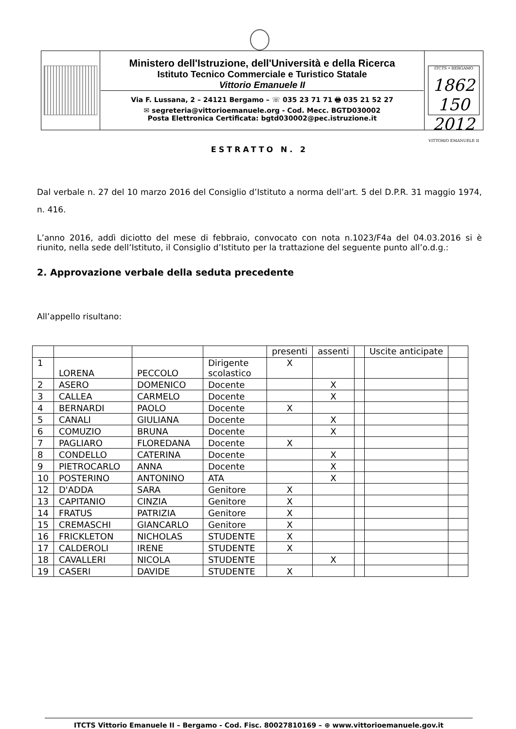| | Ministero dell'Istruzione, dell'Università e della Ricerca Istituto Tecnico Commerciale e Turistico Statale Vittorio Emanuele II Via F. Lussana, 2 – 24121 Bergamo – ☏ 035 23 71 71 🖶 035 21 52 27 ✉ segreteria@vittorioemanuele.org - Cod. Mecc. BGTD030002 Posta Elettronica Certificata: bgtd030002@pec.istruzione.it | ITCTS • BERGAMO 1862 150 2012 VITTORIO EMANUELE II |
ESTRATTO N. 2
Dal verbale n. 27 del 10 marzo 2016 del Consiglio d’Istituto a norma dell’art. 5 del D.P.R. 31 maggio 1974, n. 416.
L’anno 2016, addì diciotto del mese di febbraio, convocato con nota n.1023/F4a del 04.03.2016 si è riunito, nella sede dell’Istituto, il Consiglio d’Istituto per la trattazione del seguente punto all’o.d.g.:
2. Approvazione verbale della seduta precedente
All’appello risultano:
| | | | | presenti | assenti | | Uscite anticipate | |
| 1 | LORENA | PECCOLO | Dirigente scolastico | X | | | | |
| 2 | ASERO | DOMENICO | Docente | | X | | | |
| 3 | CALLEA | CARMELO | Docente | | X | | | |
| 4 | BERNARDI | PAOLO | Docente | X | | | | |
| 5 | CANALI | GIULIANA | Docente | | X | | | |
| 6 | COMUZIO | BRUNA | Docente | | X | | | |
| 7 | PAGLIARO | FLOREDANA | Docente | X | | | | |
| 8 | CONDELLO | CATERINA | Docente | | X | | | |
| 9 | PIETROCARLO | ANNA | Docente | | X | | | |
| 10 | POSTERINO | ANTONINO | ATA | | X | | | |
| 12 | D'ADDA | SARA | Genitore | X | | | | |
| 13 | CAPITANIO | CINZIA | Genitore | X | | | | |
| 14 | FRATUS | PATRIZIA | Genitore | X | | | | |
| 15 | CREMASCHI | GIANCARLO | Genitore | X | | | | |
| 16 | FRICKLETON | NICHOLAS | STUDENTE | X | | | | |
| 17 | CALDEROLI | IRENE | STUDENTE | X | | | | |
| 18 | CAVALLERI | NICOLA | STUDENTE | | X | | | |
| 19 | CASERI | DAVIDE | STUDENTE | X | | | | |
ITCTS Vittorio Emanuele II – Bergamo - Cod. Fisc. 80027810169 – ⊕ www.vittorioemanuele.gov.it